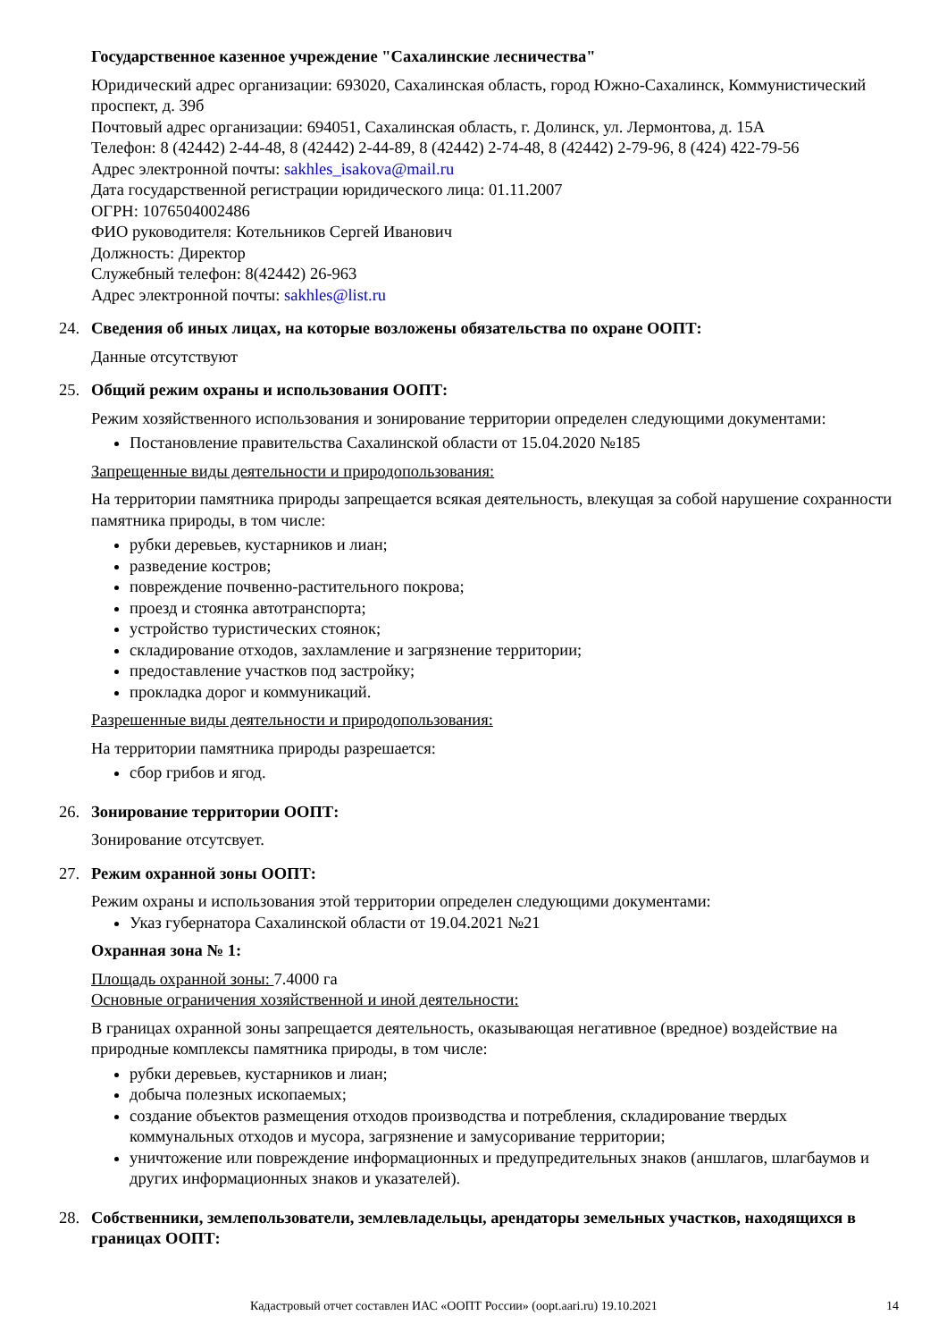Государственное казенное учреждение "Сахалинские лесничества"
Юридический адрес организации: 693020, Сахалинская область, город Южно-Сахалинск, Коммунистический проспект, д. 39б
Почтовый адрес организации: 694051, Сахалинская область, г. Долинск, ул. Лермонтова, д. 15А
Телефон: 8 (42442) 2-44-48, 8 (42442) 2-44-89, 8 (42442) 2-74-48, 8 (42442) 2-79-96, 8 (424) 422-79-56
Адрес электронной почты: sakhles_isakova@mail.ru
Дата государственной регистрации юридического лица: 01.11.2007
ОГРН: 1076504002486
ФИО руководителя: Котельников Сергей Иванович
Должность: Директор
Служебный телефон: 8(42442) 26-963
Адрес электронной почты: sakhles@list.ru
24. Сведения об иных лицах, на которые возложены обязательства по охране ООПТ:
Данные отсутствуют
25. Общий режим охраны и использования ООПТ:
Режим хозяйственного использования и зонирование территории определен следующими документами:
Постановление правительства Сахалинской области от 15.04.2020 №185
Запрещенные виды деятельности и природопользования:
На территории памятника природы запрещается всякая деятельность, влекущая за собой нарушение сохранности памятника природы, в том числе:
рубки деревьев, кустарников и лиан;
разведение костров;
повреждение почвенно-растительного покрова;
проезд и стоянка автотранспорта;
устройство туристических стоянок;
складирование отходов, захламление и загрязнение территории;
предоставление участков под застройку;
прокладка дорог и коммуникаций.
Разрешенные виды деятельности и природопользования:
На территории памятника природы разрешается:
сбор грибов и ягод.
26. Зонирование территории ООПТ:
Зонирование отсутсвует.
27. Режим охранной зоны ООПТ:
Режим охраны и использования этой территории определен следующими документами:
Указ губернатора Сахалинской области от 19.04.2021 №21
Охранная зона № 1:
Площадь охранной зоны: 7.4000 га
Основные ограничения хозяйственной и иной деятельности:
В границах охранной зоны запрещается деятельность, оказывающая негативное (вредное) воздействие на природные комплексы памятника природы, в том числе:
рубки деревьев, кустарников и лиан;
добыча полезных ископаемых;
создание объектов размещения отходов производства и потребления, складирование твердых коммунальных отходов и мусора, загрязнение и замусоривание территории;
уничтожение или повреждение информационных и предупредительных знаков (аншлагов, шлагбаумов и других информационных знаков и указателей).
28. Собственники, землепользователи, землевладельцы, арендаторы земельных участков, находящихся в границах ООПТ:
Кадастровый отчет составлен ИАС «ООПТ России» (oopt.aari.ru) 19.10.2021 14